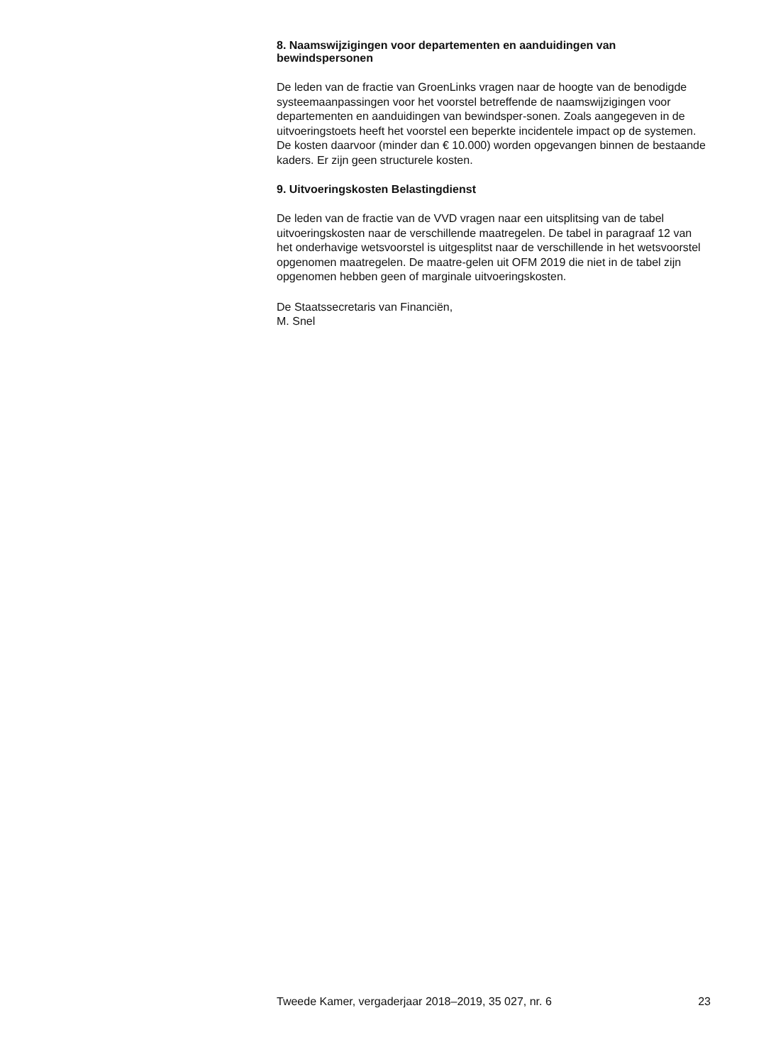8. Naamswijzigingen voor departementen en aanduidingen van bewindspersonen
De leden van de fractie van GroenLinks vragen naar de hoogte van de benodigde systeemaanpassingen voor het voorstel betreffende de naamswijzigingen voor departementen en aanduidingen van bewindsper-sonen. Zoals aangegeven in de uitvoeringstoets heeft het voorstel een beperkte incidentele impact op de systemen. De kosten daarvoor (minder dan € 10.000) worden opgevangen binnen de bestaande kaders. Er zijn geen structurele kosten.
9. Uitvoeringskosten Belastingdienst
De leden van de fractie van de VVD vragen naar een uitsplitsing van de tabel uitvoeringskosten naar de verschillende maatregelen. De tabel in paragraaf 12 van het onderhavige wetsvoorstel is uitgesplitst naar de verschillende in het wetsvoorstel opgenomen maatregelen. De maatre-gelen uit OFM 2019 die niet in de tabel zijn opgenomen hebben geen of marginale uitvoeringskosten.
De Staatssecretaris van Financiën,
M. Snel
Tweede Kamer, vergaderjaar 2018–2019, 35 027, nr. 6 23